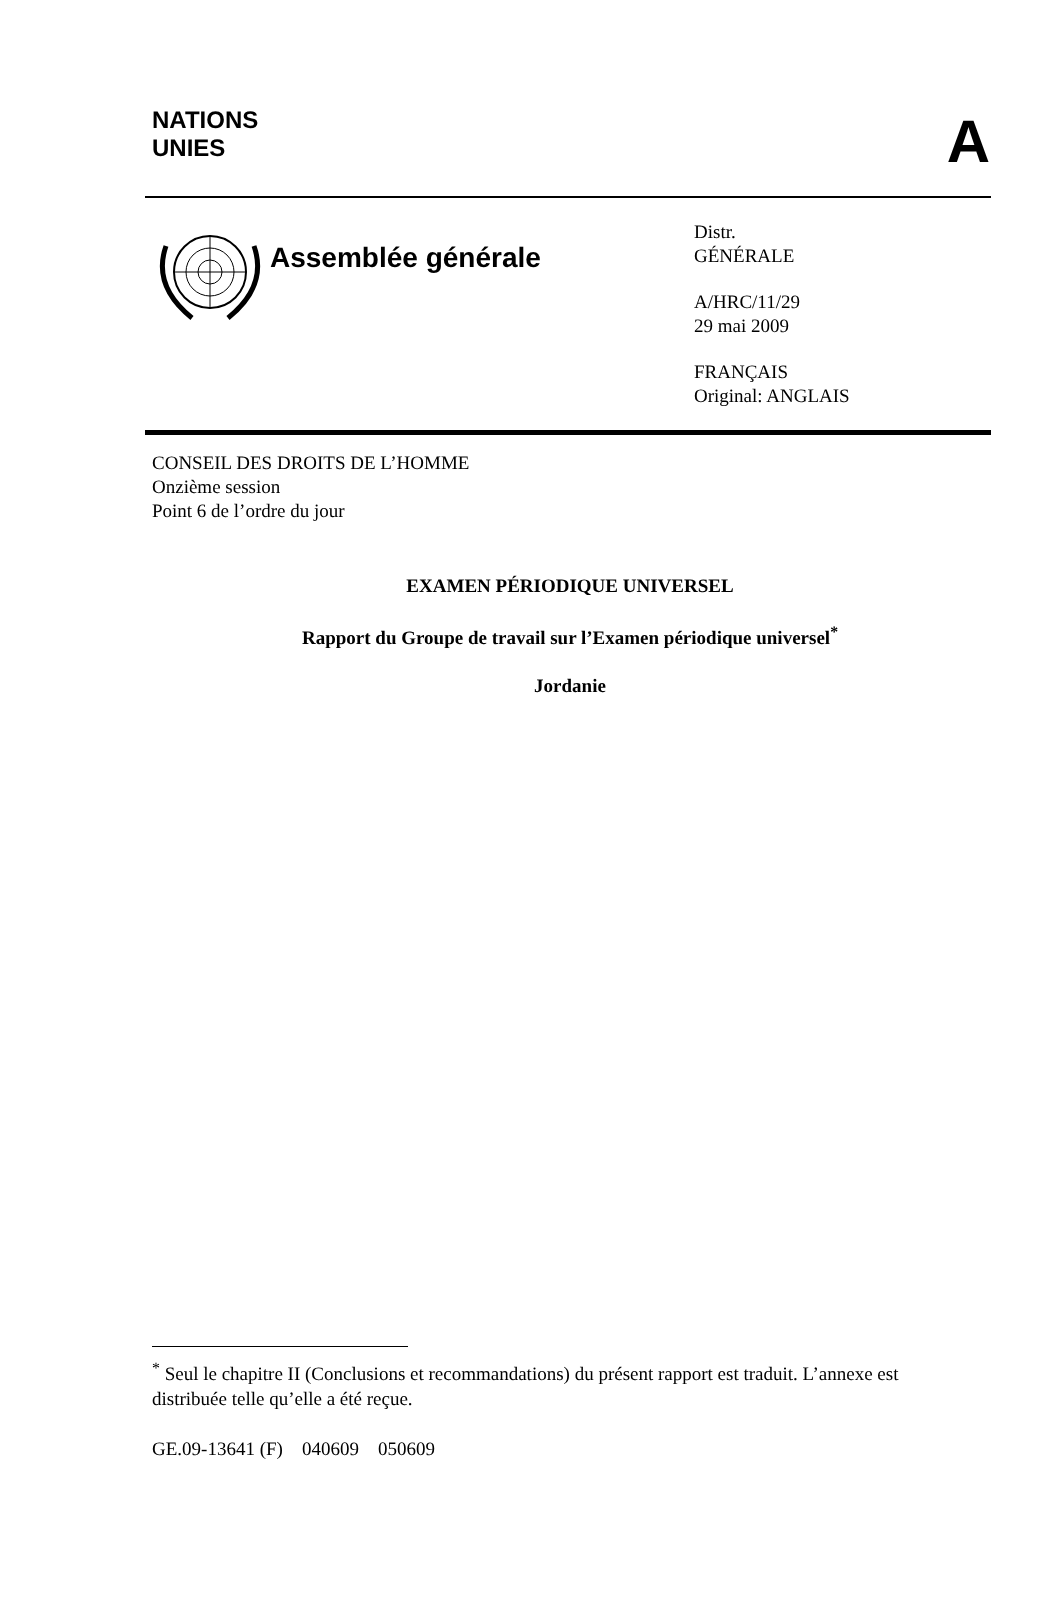NATIONS
UNIES
A
Assemblée générale
Distr.
GÉNÉRALE
A/HRC/11/29
29 mai 2009
FRANÇAIS
Original: ANGLAIS
CONSEIL DES DROITS DE L’HOMME
Onzième session
Point 6 de l’ordre du jour
EXAMEN PÉRIODIQUE UNIVERSEL
Rapport du Groupe de travail sur l’Examen périodique universel<sup>*</sup>
Jordanie
<sup>*</sup> Seul le chapitre II (Conclusions et recommandations) du présent rapport est traduit. L’annexe est distribuée telle qu’elle a été reçue.
GE.09-13641 (F) 040609 050609